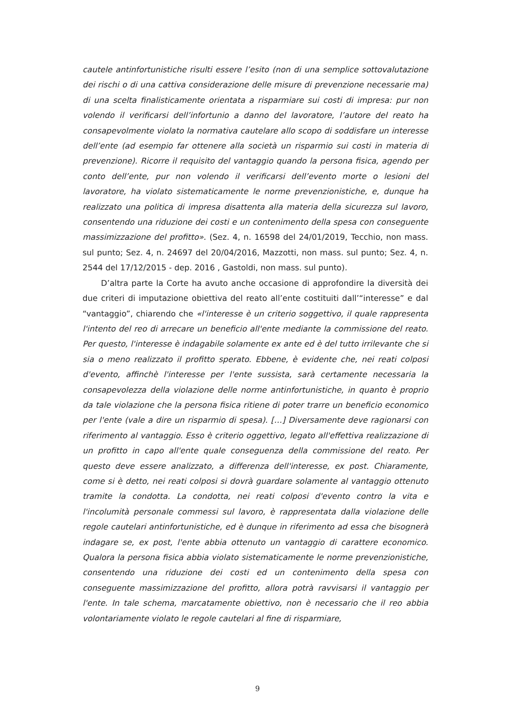cautele antinfortunistiche risulti essere l’esito (non di una semplice sottovalutazione dei rischi o di una cattiva considerazione delle misure di prevenzione necessarie ma) di una scelta finalisticamente orientata a risparmiare sui costi di impresa: pur non volendo il verificarsi dell’infortunio a danno del lavoratore, l’autore del reato ha consapevolmente violato la normativa cautelare allo scopo di soddisfare un interesse dell’ente (ad esempio far ottenere alla società un risparmio sui costi in materia di prevenzione). Ricorre il requisito del vantaggio quando la persona fisica, agendo per conto dell’ente, pur non volendo il verificarsi dell’evento morte o lesioni del lavoratore, ha violato sistematicamente le norme prevenzionistiche, e, dunque ha realizzato una politica di impresa disattenta alla materia della sicurezza sul lavoro, consentendo una riduzione dei costi e un contenimento della spesa con conseguente massimizzazione del profitto». (Sez. 4, n. 16598 del 24/01/2019, Tecchio, non mass. sul punto; Sez. 4, n. 24697 del 20/04/2016, Mazzotti, non mass. sul punto; Sez. 4, n. 2544 del 17/12/2015 - dep. 2016 , Gastoldi, non mass. sul punto).
D’altra parte la Corte ha avuto anche occasione di approfondire la diversità dei due criteri di imputazione obiettiva del reato all’ente costituiti dall’“interesse” e dal “vantaggio”, chiarendo che «l'interesse è un criterio soggettivo, il quale rappresenta l'intento del reo di arrecare un beneficio all'ente mediante la commissione del reato. Per questo, l'interesse è indagabile solamente ex ante ed è del tutto irrilevante che si sia o meno realizzato il profitto sperato. Ebbene, è evidente che, nei reati colposi d'evento, affinchè l'interesse per l'ente sussista, sarà certamente necessaria la consapevolezza della violazione delle norme antinfortunistiche, in quanto è proprio da tale violazione che la persona fisica ritiene di poter trarre un beneficio economico per l'ente (vale a dire un risparmio di spesa). […] Diversamente deve ragionarsi con riferimento al vantaggio. Esso è criterio oggettivo, legato all'effettiva realizzazione di un profitto in capo all'ente quale conseguenza della commissione del reato. Per questo deve essere analizzato, a differenza dell'interesse, ex post. Chiaramente, come si è detto, nei reati colposi si dovrà guardare solamente al vantaggio ottenuto tramite la condotta. La condotta, nei reati colposi d'evento contro la vita e l'incolumità personale commessi sul lavoro, è rappresentata dalla violazione delle regole cautelari antinfortunistiche, ed è dunque in riferimento ad essa che bisognerà indagare se, ex post, l'ente abbia ottenuto un vantaggio di carattere economico. Qualora la persona fisica abbia violato sistematicamente le norme prevenzionistiche, consentendo una riduzione dei costi ed un contenimento della spesa con conseguente massimizzazione del profitto, allora potrà ravvisarsi il vantaggio per l'ente. In tale schema, marcatamente obiettivo, non è necessario che il reo abbia volontariamente violato le regole cautelari al fine di risparmiare,
9